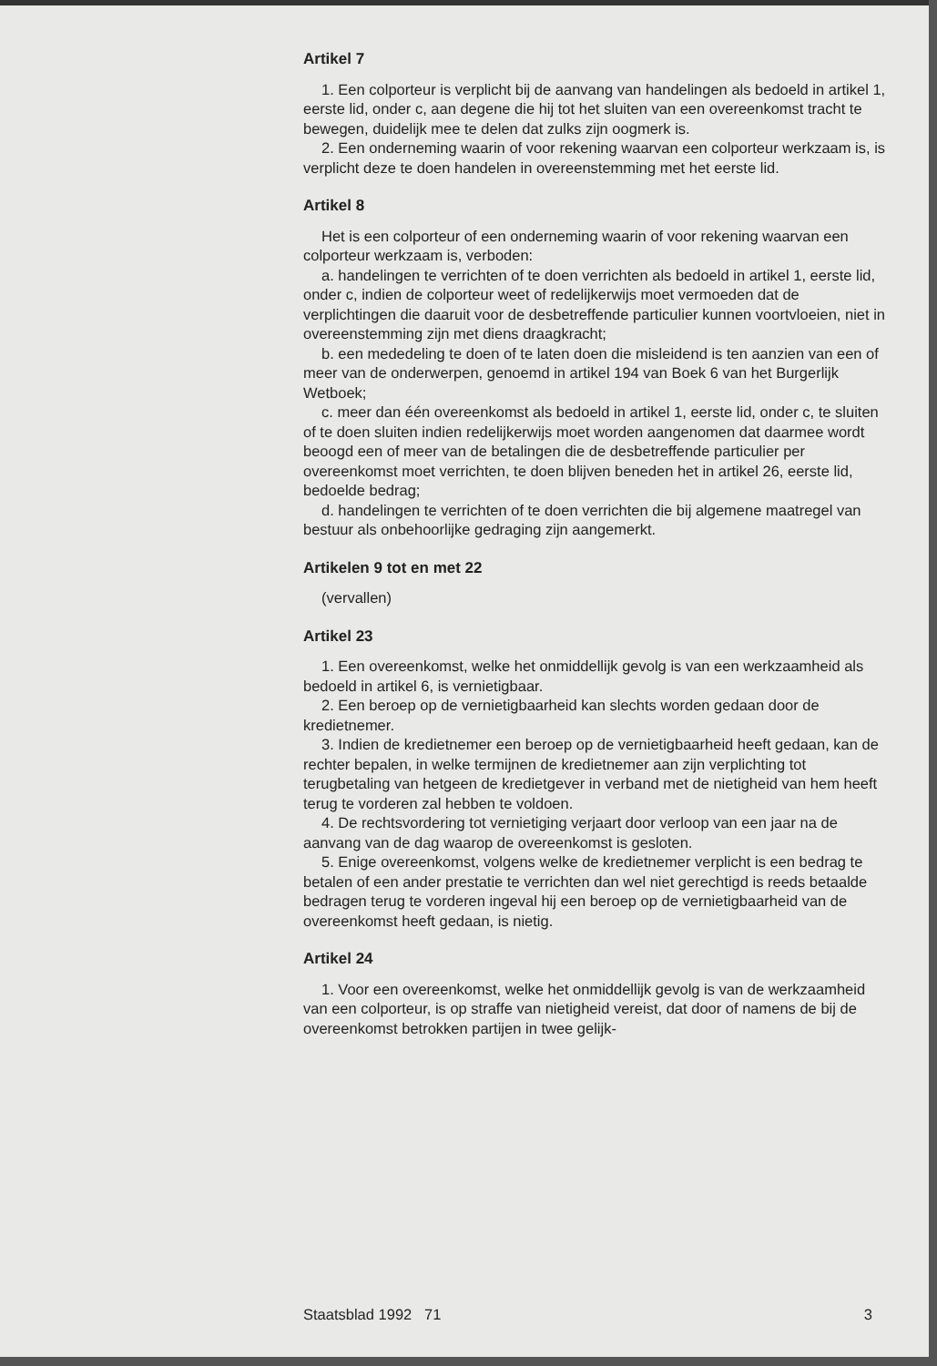Artikel 7
1. Een colporteur is verplicht bij de aanvang van handelingen als bedoeld in artikel 1, eerste lid, onder c, aan degene die hij tot het sluiten van een overeenkomst tracht te bewegen, duidelijk mee te delen dat zulks zijn oogmerk is.
2. Een onderneming waarin of voor rekening waarvan een colporteur werkzaam is, is verplicht deze te doen handelen in overeenstemming met het eerste lid.
Artikel 8
Het is een colporteur of een onderneming waarin of voor rekening waarvan een colporteur werkzaam is, verboden:
a. handelingen te verrichten of te doen verrichten als bedoeld in artikel 1, eerste lid, onder c, indien de colporteur weet of redelijkerwijs moet vermoeden dat de verplichtingen die daaruit voor de desbetreffende particulier kunnen voortvloeien, niet in overeenstemming zijn met diens draagkracht;
b. een mededeling te doen of te laten doen die misleidend is ten aanzien van een of meer van de onderwerpen, genoemd in artikel 194 van Boek 6 van het Burgerlijk Wetboek;
c. meer dan één overeenkomst als bedoeld in artikel 1, eerste lid, onder c, te sluiten of te doen sluiten indien redelijkerwijs moet worden aangenomen dat daarmee wordt beoogd een of meer van de betalingen die de desbetreffende particulier per overeenkomst moet verrichten, te doen blijven beneden het in artikel 26, eerste lid, bedoelde bedrag;
d. handelingen te verrichten of te doen verrichten die bij algemene maatregel van bestuur als onbehoorlijke gedraging zijn aangemerkt.
Artikelen 9 tot en met 22
(vervallen)
Artikel 23
1. Een overeenkomst, welke het onmiddellijk gevolg is van een werkzaamheid als bedoeld in artikel 6, is vernietigbaar.
2. Een beroep op de vernietigbaarheid kan slechts worden gedaan door de kredietnemer.
3. Indien de kredietnemer een beroep op de vernietigbaarheid heeft gedaan, kan de rechter bepalen, in welke termijnen de kredietnemer aan zijn verplichting tot terugbetaling van hetgeen de kredietgever in verband met de nietigheid van hem heeft terug te vorderen zal hebben te voldoen.
4. De rechtsvordering tot vernietiging verjaart door verloop van een jaar na de aanvang van de dag waarop de overeenkomst is gesloten.
5. Enige overeenkomst, volgens welke de kredietnemer verplicht is een bedrag te betalen of een ander prestatie te verrichten dan wel niet gerechtigd is reeds betaalde bedragen terug te vorderen ingeval hij een beroep op de vernietigbaarheid van de overeenkomst heeft gedaan, is nietig.
Artikel 24
1. Voor een overeenkomst, welke het onmiddellijk gevolg is van de werkzaamheid van een colporteur, is op straffe van nietigheid vereist, dat door of namens de bij de overeenkomst betrokken partijen in twee gelijk-
Staatsblad 1992 71 3